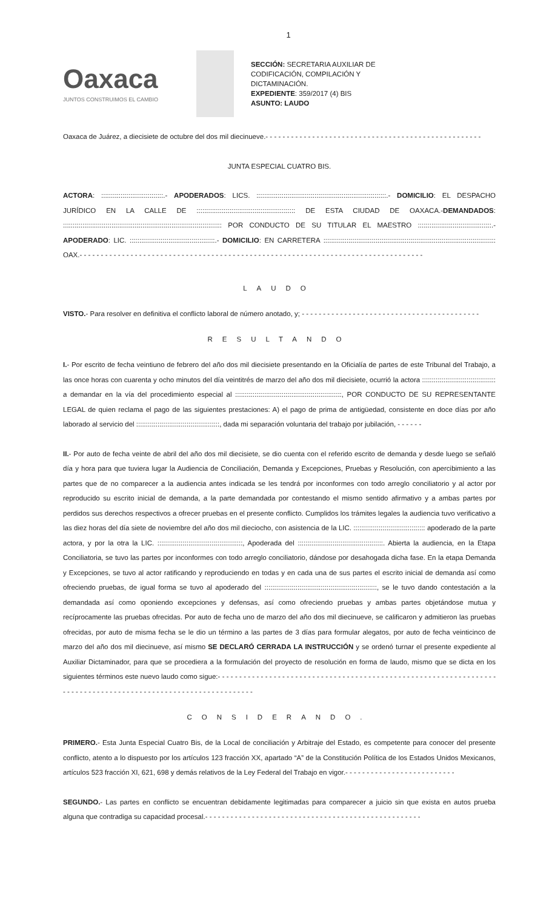1
Oaxaca
JUNTOS CONSTRUIMOS EL CAMBIO
SECCIÓN: SECRETARIA AUXILIAR DE
CODIFICACIÓN, COMPILACIÓN Y
DICTAMINACIÓN.
EXPEDIENTE: 359/2017 (4) BIS
ASUNTO: LAUDO
Oaxaca de Juárez, a diecisiete de octubre del dos mil diecinueve.- - - - - - - - - - - - - - - - - - - - - - - - - - - - - - - - - - - - - - - - - - - - - - - - - - -
JUNTA ESPECIAL CUATRO BIS.
ACTORA: ::::::::::::::::::::::::::::::::.- APODERADOS: LICS. :::::::::::::::::::::::::::::::::::::::::::::::::::::::::::::::::::.- DOMICILIO: EL DESPACHO JURÍDICO EN LA CALLE DE ::::::::::::::::::::::::::::::::::::::::::::::::::: DE ESTA CIUDAD DE OAXACA.-DEMANDADOS: :::::::::::::::::::::::::::::::::::::::::::::::::::::::::::::::::::::::::::::::::: POR CONDUCTO DE SU TITULAR EL MAESTRO ::::::::::::::::::::::::::::::::::::::.- APODERADO: LIC. ::::::::::::::::::::::::::::::::::::::::::::.- DOMICILIO: EN CARRETERA ::::::::::::::::::::::::::::::::::::::::::::::::::::::::::::::::::::::::::::::::::::::::: OAX.- - - - - - - - - - - - - - - - - - - - - - - - - - - - - - - - - - - - - - - - - - - - - - - - - - - - - - - - - - - - - - - - - - - - - - - - - - - - - - - - -
LAUDO
VISTO.- Para resolver en definitiva el conflicto laboral de número anotado, y; - - - - - - - - - - - - - - - - - - - - - - - - - - - - - - - - - - - - - - - - - -
RESULTANDO
I.- Por escrito de fecha veintiuno de febrero del año dos mil diecisiete presentando en la Oficialía de partes de este Tribunal del Trabajo, a las once horas con cuarenta y ocho minutos del día veintitrés de marzo del año dos mil diecisiete, ocurrió la actora :::::::::::::::::::::::::::::::::::::: a demandar en la vía del procedimiento especial al :::::::::::::::::::::::::::::::::::::::::::::::::::::::, POR CONDUCTO DE SU REPRESENTANTE LEGAL de quien reclama el pago de las siguientes prestaciones: A) el pago de prima de antigüedad, consistente en doce días por año laborado al servicio del :::::::::::::::::::::::::::::::::::::::::::, dada mi separación voluntaria del trabajo por jubilación, - - - - - -
II.- Por auto de fecha veinte de abril del año dos mil diecisiete, se dio cuenta con el referido escrito de demanda y desde luego se señaló día y hora para que tuviera lugar la Audiencia de Conciliación, Demanda y Excepciones, Pruebas y Resolución, con apercibimiento a las partes que de no comparecer a la audiencia antes indicada se les tendrá por inconformes con todo arreglo conciliatorio y al actor por reproducido su escrito inicial de demanda, a la parte demandada por contestando el mismo sentido afirmativo y a ambas partes por perdidos sus derechos respectivos a ofrecer pruebas en el presente conflicto. Cumplidos los trámites legales la audiencia tuvo verificativo a las diez horas del día siete de noviembre del año dos mil dieciocho, con asistencia de la LIC. ::::::::::::::::::::::::::::::::::::: apoderado de la parte actora, y por la otra la LIC. ::::::::::::::::::::::::::::::::::::::::::::, Apoderada del ::::::::::::::::::::::::::::::::::::::::::::. Abierta la audiencia, en la Etapa Conciliatoria, se tuvo las partes por inconformes con todo arreglo conciliatorio, dándose por desahogada dicha fase. En la etapa Demanda y Excepciones, se tuvo al actor ratificando y reproduciendo en todas y en cada una de sus partes el escrito inicial de demanda así como ofreciendo pruebas, de igual forma se tuvo al apoderado del ::::::::::::::::::::::::::::::::::::::::::::::::::::::::::, se le tuvo dando contestación a la demandada así como oponiendo excepciones y defensas, así como ofreciendo pruebas y ambas partes objetándose mutua y recíprocamente las pruebas ofrecidas. Por auto de fecha uno de marzo del año dos mil diecinueve, se calificaron y admitieron las pruebas ofrecidas, por auto de misma fecha se le dio un término a las partes de 3 días para formular alegatos, por auto de fecha veinticinco de marzo del año dos mil diecinueve, así mismo SE DECLARÓ CERRADA LA INSTRUCCIÓN y se ordenó turnar el presente expediente al Auxiliar Dictaminador, para que se procediera a la formulación del proyecto de resolución en forma de laudo, mismo que se dicta en los siguientes términos este nuevo laudo como sigue:- - - - - - - - - - - - - - - - - - - - - - - - - - - - - - - - - - - - - - - - - - - - - - - - - - - - - - - - - - - - - - - - - - - - - - - - - - - - - - - - - - - - - - - - - - - - - - - - - - - - - - - - - - - - - -
CONSIDERANDO.
PRIMERO.- Esta Junta Especial Cuatro Bis, de la Local de conciliación y Arbitraje del Estado, es competente para conocer del presente conflicto, atento a lo dispuesto por los artículos 123 fracción XX, apartado “A” de la Constitución Política de los Estados Unidos Mexicanos, artículos 523 fracción XI, 621, 698 y demás relativos de la Ley Federal del Trabajo en vigor.- - - - - - - - - - - - - - - - - - - - - - - - - -
SEGUNDO.- Las partes en conflicto se encuentran debidamente legitimadas para comparecer a juicio sin que exista en autos prueba alguna que contradiga su capacidad procesal.- - - - - - - - - - - - - - - - - - - - - - - - - - - - - - - - - - - - - - - - - - - - - - - - - - -